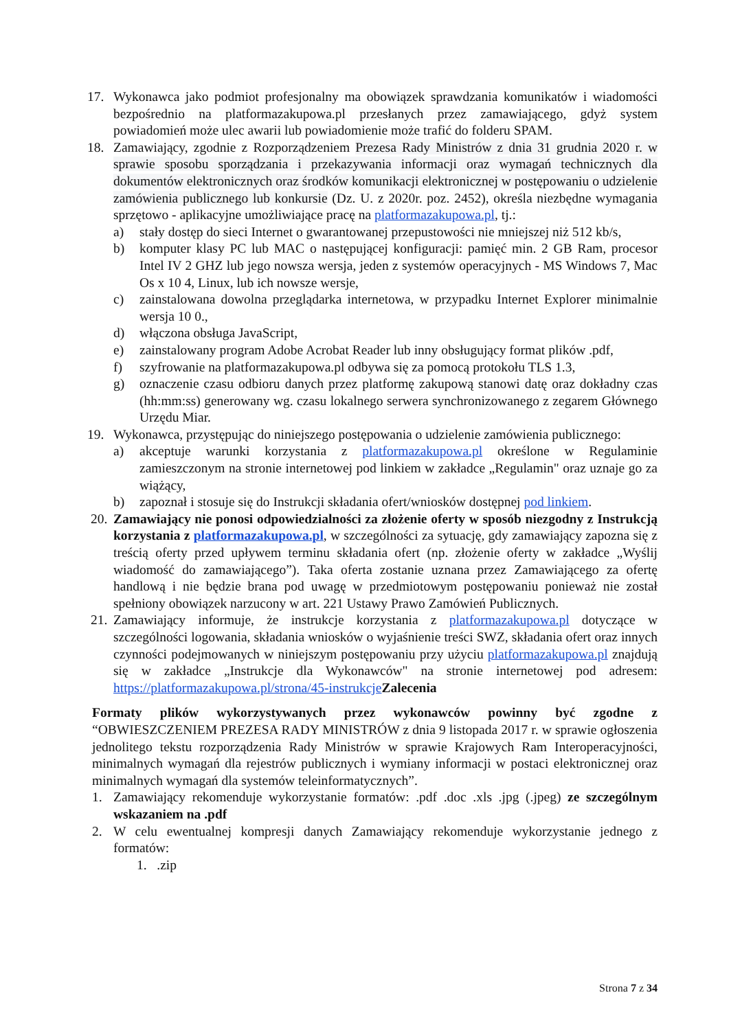17. Wykonawca jako podmiot profesjonalny ma obowiązek sprawdzania komunikatów i wiadomości bezpośrednio na platformazakupowa.pl przesłanych przez zamawiającego, gdyż system powiadomień może ulec awarii lub powiadomienie może trafić do folderu SPAM.
18. Zamawiający, zgodnie z Rozporządzeniem Prezesa Rady Ministrów z dnia 31 grudnia 2020 r. w sprawie sposobu sporządzania i przekazywania informacji oraz wymagań technicznych dla dokumentów elektronicznych oraz środków komunikacji elektronicznej w postępowaniu o udzielenie zamówienia publicznego lub konkursie (Dz. U. z 2020r. poz. 2452), określa niezbędne wymagania sprzętowo - aplikacyjne umożliwiające pracę na platformazakupowa.pl, tj.:
a) stały dostęp do sieci Internet o gwarantowanej przepustowości nie mniejszej niż 512 kb/s,
b) komputer klasy PC lub MAC o następującej konfiguracji: pamięć min. 2 GB Ram, procesor Intel IV 2 GHZ lub jego nowsza wersja, jeden z systemów operacyjnych - MS Windows 7, Mac Os x 10 4, Linux, lub ich nowsze wersje,
c) zainstalowana dowolna przeglądarka internetowa, w przypadku Internet Explorer minimalnie wersja 10 0.,
d) włączona obsługa JavaScript,
e) zainstalowany program Adobe Acrobat Reader lub inny obsługujący format plików .pdf,
f) szyfrowanie na platformazakupowa.pl odbywa się za pomocą protokołu TLS 1.3,
g) oznaczenie czasu odbioru danych przez platformę zakupową stanowi datę oraz dokładny czas (hh:mm:ss) generowany wg. czasu lokalnego serwera synchronizowanego z zegarem Głównego Urzędu Miar.
19. Wykonawca, przystępując do niniejszego postępowania o udzielenie zamówienia publicznego:
a) akceptuje warunki korzystania z platformazakupowa.pl określone w Regulaminie zamieszczonym na stronie internetowej pod linkiem w zakładce „Regulamin" oraz uznaje go za wiążący,
b) zapoznał i stosuje się do Instrukcji składania ofert/wniosków dostępnej pod linkiem.
20. Zamawiający nie ponosi odpowiedzialności za złożenie oferty w sposób niezgodny z Instrukcją korzystania z platformazakupowa.pl, w szczególności za sytuację, gdy zamawiający zapozna się z treścią oferty przed upływem terminu składania ofert (np. złożenie oferty w zakładce „Wyślij wiadomość do zamawiającego”). Taka oferta zostanie uznana przez Zamawiającego za ofertę handlową i nie będzie brana pod uwagę w przedmiotowym postępowaniu ponieważ nie został spełniony obowiązek narzucony w art. 221 Ustawy Prawo Zamówień Publicznych.
21. Zamawiający informuje, że instrukcje korzystania z platformazakupowa.pl dotyczące w szczególności logowania, składania wniosków o wyjaśnienie treści SWZ, składania ofert oraz innych czynności podejmowanych w niniejszym postępowaniu przy użyciu platformazakupowa.pl znajdują się w zakładce „Instrukcje dla Wykonawców" na stronie internetowej pod adresem: https://platformazakupowa.pl/strona/45-instrukcje Zalecenia
Formaty plików wykorzystywanych przez wykonawców powinny być zgodne z “OBWIESZCZENIEM PREZESA RADY MINISTRÓW z dnia 9 listopada 2017 r. w sprawie ogłoszenia jednolitego tekstu rozporządzenia Rady Ministrów w sprawie Krajowych Ram Interoperacyjności, minimalnych wymagań dla rejestrów publicznych i wymiany informacji w postaci elektronicznej oraz minimalnych wymagań dla systemów teleinformatycznych”.
1. Zamawiający rekomenduje wykorzystanie formatów: .pdf .doc .xls .jpg (.jpeg) ze szczególnym wskazaniem na .pdf
2. W celu ewentualnej kompresji danych Zamawiający rekomenduje wykorzystanie jednego z formatów:
1. .zip
Strona 7 z 34